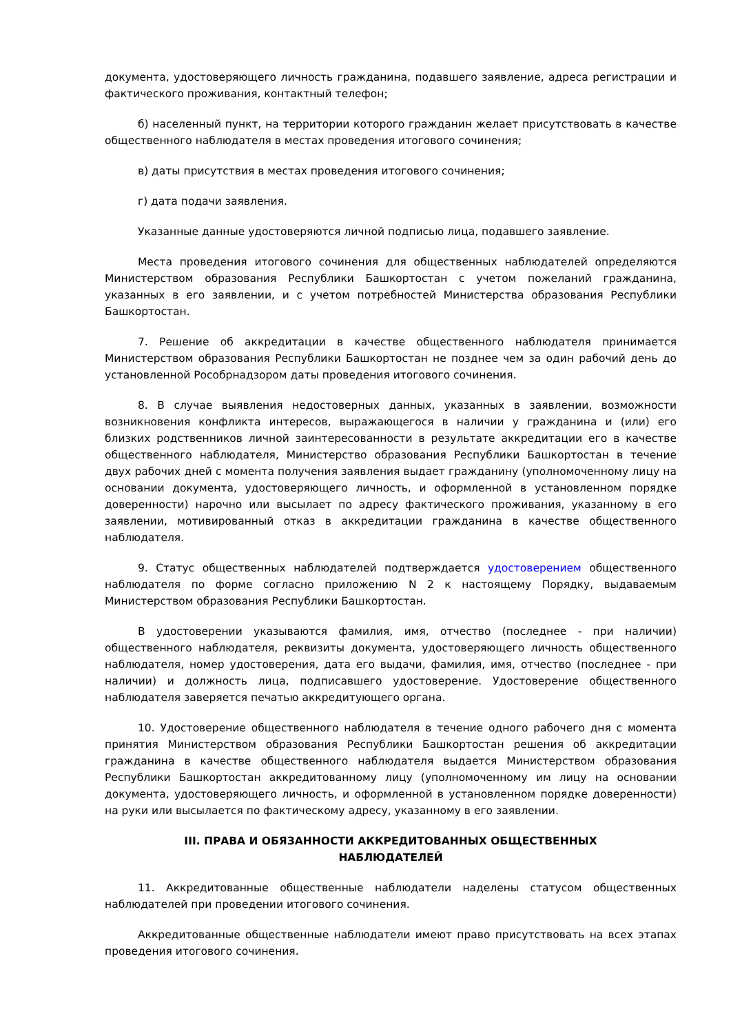документа, удостоверяющего личность гражданина, подавшего заявление, адреса регистрации и фактического проживания, контактный телефон;
б) населенный пункт, на территории которого гражданин желает присутствовать в качестве общественного наблюдателя в местах проведения итогового сочинения;
в) даты присутствия в местах проведения итогового сочинения;
г) дата подачи заявления.
Указанные данные удостоверяются личной подписью лица, подавшего заявление.
Места проведения итогового сочинения для общественных наблюдателей определяются Министерством образования Республики Башкортостан с учетом пожеланий гражданина, указанных в его заявлении, и с учетом потребностей Министерства образования Республики Башкортостан.
7. Решение об аккредитации в качестве общественного наблюдателя принимается Министерством образования Республики Башкортостан не позднее чем за один рабочий день до установленной Рособрнадзором даты проведения итогового сочинения.
8. В случае выявления недостоверных данных, указанных в заявлении, возможности возникновения конфликта интересов, выражающегося в наличии у гражданина и (или) его близких родственников личной заинтересованности в результате аккредитации его в качестве общественного наблюдателя, Министерство образования Республики Башкортостан в течение двух рабочих дней с момента получения заявления выдает гражданину (уполномоченному лицу на основании документа, удостоверяющего личность, и оформленной в установленном порядке доверенности) нарочно или высылает по адресу фактического проживания, указанному в его заявлении, мотивированный отказ в аккредитации гражданина в качестве общественного наблюдателя.
9. Статус общественных наблюдателей подтверждается удостоверением общественного наблюдателя по форме согласно приложению N 2 к настоящему Порядку, выдаваемым Министерством образования Республики Башкортостан.
В удостоверении указываются фамилия, имя, отчество (последнее - при наличии) общественного наблюдателя, реквизиты документа, удостоверяющего личность общественного наблюдателя, номер удостоверения, дата его выдачи, фамилия, имя, отчество (последнее - при наличии) и должность лица, подписавшего удостоверение. Удостоверение общественного наблюдателя заверяется печатью аккредитующего органа.
10. Удостоверение общественного наблюдателя в течение одного рабочего дня с момента принятия Министерством образования Республики Башкортостан решения об аккредитации гражданина в качестве общественного наблюдателя выдается Министерством образования Республики Башкортостан аккредитованному лицу (уполномоченному им лицу на основании документа, удостоверяющего личность, и оформленной в установленном порядке доверенности) на руки или высылается по фактическому адресу, указанному в его заявлении.
III. ПРАВА И ОБЯЗАННОСТИ АККРЕДИТОВАННЫХ ОБЩЕСТВЕННЫХ
НАБЛЮДАТЕЛЕЙ
11. Аккредитованные общественные наблюдатели наделены статусом общественных наблюдателей при проведении итогового сочинения.
Аккредитованные общественные наблюдатели имеют право присутствовать на всех этапах проведения итогового сочинения.